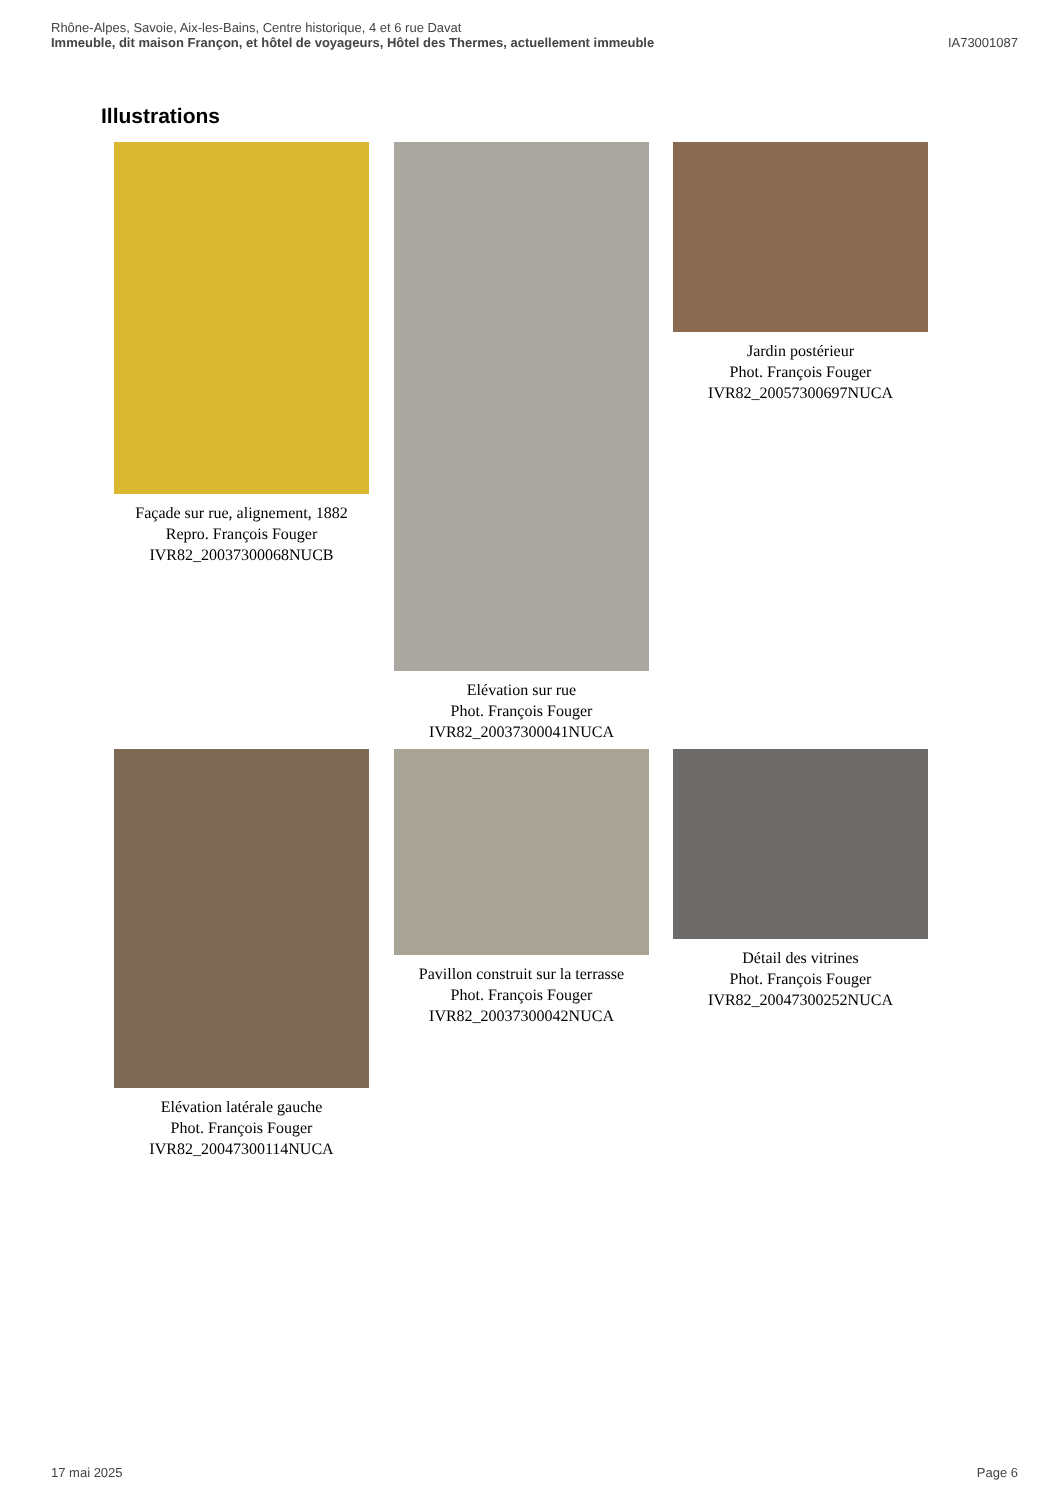Rhône-Alpes, Savoie, Aix-les-Bains, Centre historique, 4 et 6 rue Davat
Immeuble, dit maison Françon, et hôtel de voyageurs, Hôtel des Thermes, actuellement immeuble IA73001087
Illustrations
Façade sur rue, alignement, 1882
Repro. François Fouger
IVR82_20037300068NUCB
Elévation sur rue
Phot. François Fouger
IVR82_20037300041NUCA
Jardin postérieur
Phot. François Fouger
IVR82_20057300697NUCA
Elévation latérale gauche
Phot. François Fouger
IVR82_20047300114NUCA
Pavillon construit sur la terrasse
Phot. François Fouger
IVR82_20037300042NUCA
Détail des vitrines
Phot. François Fouger
IVR82_20047300252NUCA
17 mai 2025 Page 6